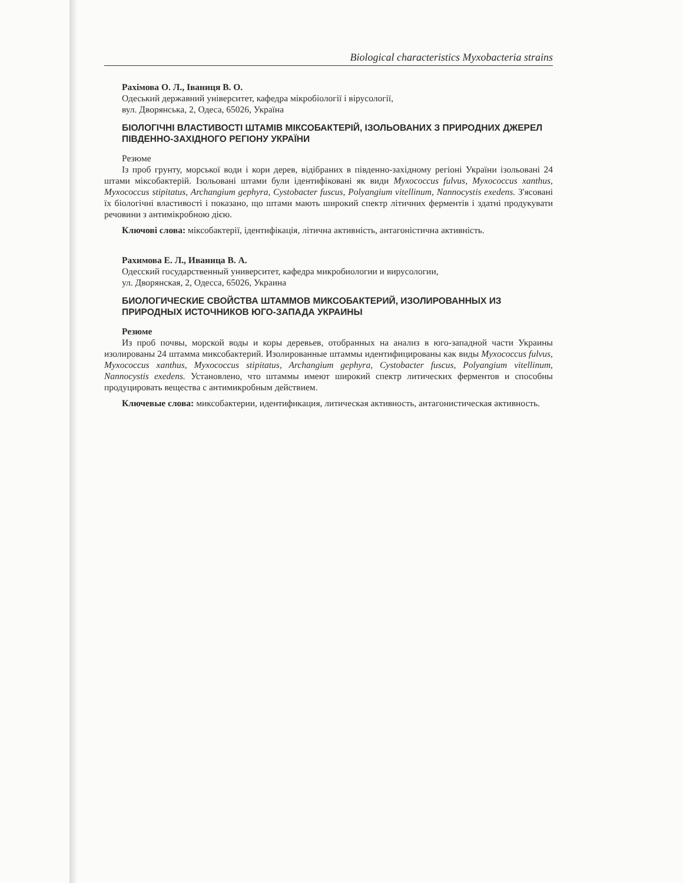Biological characteristics Myxobacteria strains
Рахімова О. Л., Іваниця В. О.
Одеський державний університет, кафедра мікробіології і вірусології,
вул. Дворянська, 2, Одеса, 65026, Україна
БІОЛОГІЧНІ ВЛАСТИВОСТІ ШТАМІВ МІКСОБАКТЕРІЙ, ІЗОЛЬОВАНИХ З ПРИРОДНИХ ДЖЕРЕЛ ПІВДЕННО-ЗАХІДНОГО РЕГІОНУ УКРАЇНИ
Резюме
Із проб грунту, морської води і кори дерев, відібраних в південно-західному регіоні України ізольовані 24 штами міксобактерій. Ізольовані штами були ідентифіковані як види Myxococcus fulvus, Myxococcus xanthus, Myxococcus stipitatus, Archangium gephyra, Cystobacter fuscus, Polyangium vitellinum, Nannocystis exedens. З'ясовані їх біологічні властивості і показано, що штами мають широкий спектр літичних ферментів і здатні продукувати речовини з антимікробною дією.
Ключові слова: міксобактерії, ідентифікація, літична активність, антагоністична активність.
Рахимова Е. Л., Иваница В. А.
Одесский государственный университет, кафедра микробиологии и вирусологии,
ул. Дворянская, 2, Одесса, 65026, Украина
БИОЛОГИЧЕСКИЕ СВОЙСТВА ШТАММОВ МИКСОБАКТЕРИЙ, ИЗОЛИРОВАННЫХ ИЗ ПРИРОДНЫХ ИСТОЧНИКОВ ЮГО-ЗАПАДА УКРАИНЫ
Резюме
Из проб почвы, морской воды и коры деревьев, отобранных на анализ в юго-западной части Украины изолированы 24 штамма миксобактерий. Изолированные штаммы идентифицированы как виды Myxococcus fulvus, Myxococcus xanthus, Myxococcus stipitatus, Archangium gephyra, Cystobacter fuscus, Polyangium vitellinum, Nannocystis exedens. Установлено, что штаммы имеют широкий спектр литических ферментов и способны продуцировать вещества с антимикробным действием.
Ключевые слова: миксобактерии, идентификация, литическая активность, антагонистическая активность.